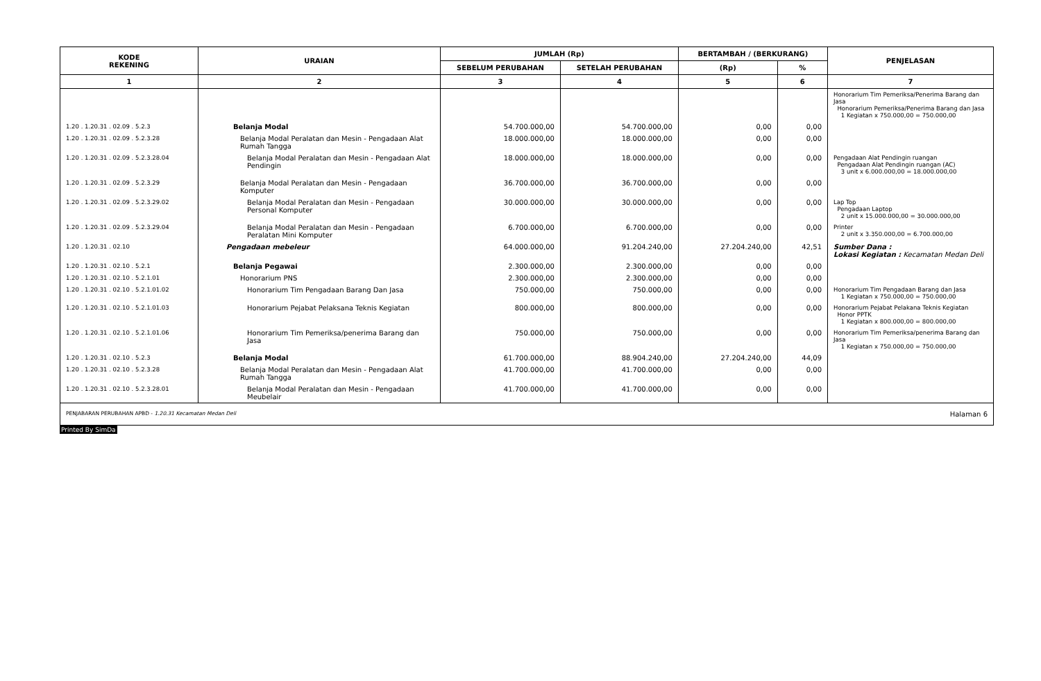| KODE REKENING | URAIAN | JUMLAH (Rp) | | BERTAMBAH / (BERKURANG) | | PENJELASAN |
| --- | --- | --- | --- | --- | --- | --- |
| | | SEBELUM PERUBAHAN | SETELAH PERUBAHAN | (Rp) | % | |
| 1 | 2 | 3 | 4 | 5 | 6 | 7 |
| | | | | | | Honorarium Tim Pemeriksa/Penerima Barang dan Jasa Honorarium Pemeriksa/Penerima Barang dan Jasa 1 Kegiatan x 750.000,00 = 750.000,00 |
| 1.20 . 1.20.31 . 02.09 . 5.2.3 | Belanja Modal | 54.700.000,00 | 54.700.000,00 | 0,00 | 0,00 | |
| 1.20 . 1.20.31 . 02.09 . 5.2.3.28 | Belanja Modal Peralatan dan Mesin - Pengadaan Alat Rumah Tangga | 18.000.000,00 | 18.000.000,00 | 0,00 | 0,00 | |
| 1.20 . 1.20.31 . 02.09 . 5.2.3.28.04 | Belanja Modal Peralatan dan Mesin - Pengadaan Alat Pendingin | 18.000.000,00 | 18.000.000,00 | 0,00 | 0,00 | Pengadaan Alat Pendingin ruangan Pengadaan Alat Pendingin ruangan (AC) 3 unit x 6.000.000,00 = 18.000.000,00 |
| 1.20 . 1.20.31 . 02.09 . 5.2.3.29 | Belanja Modal Peralatan dan Mesin - Pengadaan Komputer | 36.700.000,00 | 36.700.000,00 | 0,00 | 0,00 | |
| 1.20 . 1.20.31 . 02.09 . 5.2.3.29.02 | Belanja Modal Peralatan dan Mesin - Pengadaan Personal Komputer | 30.000.000,00 | 30.000.000,00 | 0,00 | 0,00 | Lap Top Pengadaan Laptop 2 unit x 15.000.000,00 = 30.000.000,00 |
| 1.20 . 1.20.31 . 02.09 . 5.2.3.29.04 | Belanja Modal Peralatan dan Mesin - Pengadaan Peralatan Mini Komputer | 6.700.000,00 | 6.700.000,00 | 0,00 | 0,00 | Printer 2 unit x 3.350.000,00 = 6.700.000,00 |
| 1.20 . 1.20.31 . 02.10 | Pengadaan mebeleur | 64.000.000,00 | 91.204.240,00 | 27.204.240,00 | 42,51 | Sumber Dana : Lokasi Kegiatan : Kecamatan Medan Deli |
| 1.20 . 1.20.31 . 02.10 . 5.2.1 | Belanja Pegawai | 2.300.000,00 | 2.300.000,00 | 0,00 | 0,00 | |
| 1.20 . 1.20.31 . 02.10 . 5.2.1.01 | Honorarium PNS | 2.300.000,00 | 2.300.000,00 | 0,00 | 0,00 | |
| 1.20 . 1.20.31 . 02.10 . 5.2.1.01.02 | Honorarium Tim Pengadaan Barang Dan Jasa | 750.000,00 | 750.000,00 | 0,00 | 0,00 | Honorarium Tim Pengadaan Barang dan Jasa 1 Kegiatan x 750.000,00 = 750.000,00 |
| 1.20 . 1.20.31 . 02.10 . 5.2.1.01.03 | Honorarium Pejabat Pelaksana Teknis Kegiatan | 800.000,00 | 800.000,00 | 0,00 | 0,00 | Honorarium Pejabat Pelakana Teknis Kegiatan Honor PPTK 1 Kegiatan x 800.000,00 = 800.000,00 |
| 1.20 . 1.20.31 . 02.10 . 5.2.1.01.06 | Honorarium Tim Pemeriksa/penerima Barang dan Jasa | 750.000,00 | 750.000,00 | 0,00 | 0,00 | Honorarium Tim Pemeriksa/penerima Barang dan Jasa 1 Kegiatan x 750.000,00 = 750.000,00 |
| 1.20 . 1.20.31 . 02.10 . 5.2.3 | Belanja Modal | 61.700.000,00 | 88.904.240,00 | 27.204.240,00 | 44,09 | |
| 1.20 . 1.20.31 . 02.10 . 5.2.3.28 | Belanja Modal Peralatan dan Mesin - Pengadaan Alat Rumah Tangga | 41.700.000,00 | 41.700.000,00 | 0,00 | 0,00 | |
| 1.20 . 1.20.31 . 02.10 . 5.2.3.28.01 | Belanja Modal Peralatan dan Mesin - Pengadaan Meubelair | 41.700.000,00 | 41.700.000,00 | 0,00 | 0,00 | |
PENJABARAN PERUBAHAN APBD - 1.20.31 Kecamatan Medan Deli Halaman 6
Printed By SimDa